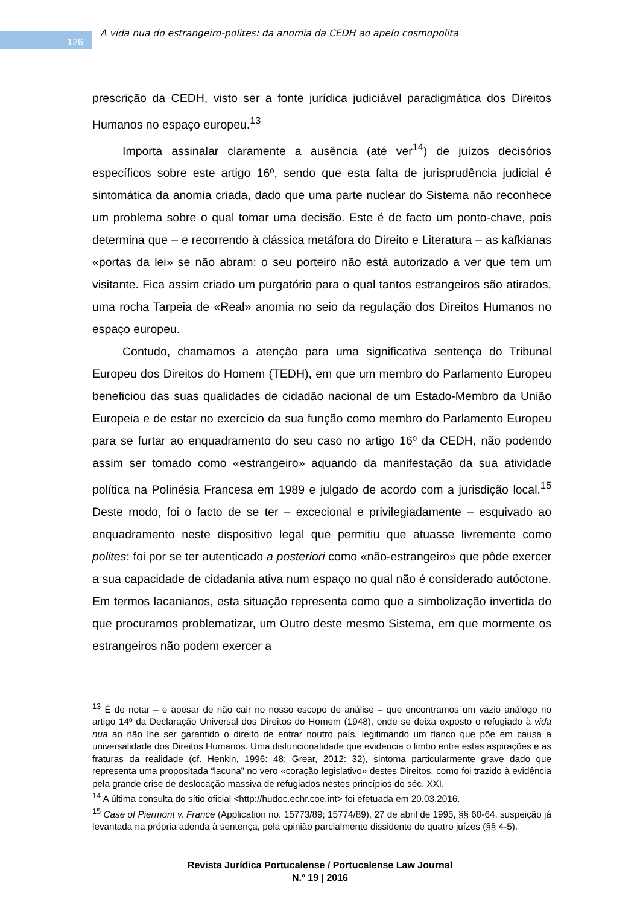126
A vida nua do estrangeiro-polites: da anomia da CEDH ao apelo cosmopolita
prescrição da CEDH, visto ser a fonte jurídica judiciável paradigmática dos Direitos Humanos no espaço europeu.<sup>13</sup>
Importa assinalar claramente a ausência (até ver<sup>14</sup>) de juízos decisórios específicos sobre este artigo 16º, sendo que esta falta de jurisprudência judicial é sintomática da anomia criada, dado que uma parte nuclear do Sistema não reconhece um problema sobre o qual tomar uma decisão. Este é de facto um ponto-chave, pois determina que – e recorrendo à clássica metáfora do Direito e Literatura – as kafkianas «portas da lei» se não abram: o seu porteiro não está autorizado a ver que tem um visitante. Fica assim criado um purgatório para o qual tantos estrangeiros são atirados, uma rocha Tarpeia de «Real» anomia no seio da regulação dos Direitos Humanos no espaço europeu.
Contudo, chamamos a atenção para uma significativa sentença do Tribunal Europeu dos Direitos do Homem (TEDH), em que um membro do Parlamento Europeu beneficiou das suas qualidades de cidadão nacional de um Estado-Membro da União Europeia e de estar no exercício da sua função como membro do Parlamento Europeu para se furtar ao enquadramento do seu caso no artigo 16º da CEDH, não podendo assim ser tomado como «estrangeiro» aquando da manifestação da sua atividade política na Polinésia Francesa em 1989 e julgado de acordo com a jurisdição local.<sup>15</sup> Deste modo, foi o facto de se ter – excecional e privilegiadamente – esquivado ao enquadramento neste dispositivo legal que permitiu que atuasse livremente como polites: foi por se ter autenticado a posteriori como «não-estrangeiro» que pôde exercer a sua capacidade de cidadania ativa num espaço no qual não é considerado autóctone. Em termos lacanianos, esta situação representa como que a simbolização invertida do que procuramos problematizar, um Outro deste mesmo Sistema, em que mormente os estrangeiros não podem exercer a
<sup>13</sup> É de notar – e apesar de não cair no nosso escopo de análise – que encontramos um vazio análogo no artigo 14º da Declaração Universal dos Direitos do Homem (1948), onde se deixa exposto o refugiado à vida nua ao não lhe ser garantido o direito de entrar noutro país, legitimando um flanco que põe em causa a universalidade dos Direitos Humanos. Uma disfuncionalidade que evidencia o limbo entre estas aspirações e as fraturas da realidade (cf. Henkin, 1996: 48; Grear, 2012: 32), sintoma particularmente grave dado que representa uma propositada “lacuna” no vero «coração legislativo» destes Direitos, como foi trazido à evidência pela grande crise de deslocação massiva de refugiados nestes princípios do séc. XXI.
<sup>14</sup> A última consulta do sítio oficial <http://hudoc.echr.coe.int> foi efetuada em 20.03.2016.
<sup>15</sup> Case of Piermont v. France (Application no. 15773/89; 15774/89), 27 de abril de 1995, §§ 60-64, suspeição já levantada na própria adenda à sentença, pela opinião parcialmente dissidente de quatro juízes (§§ 4-5).
Revista Jurídica Portucalense / Portucalense Law Journal
N.º 19 | 2016